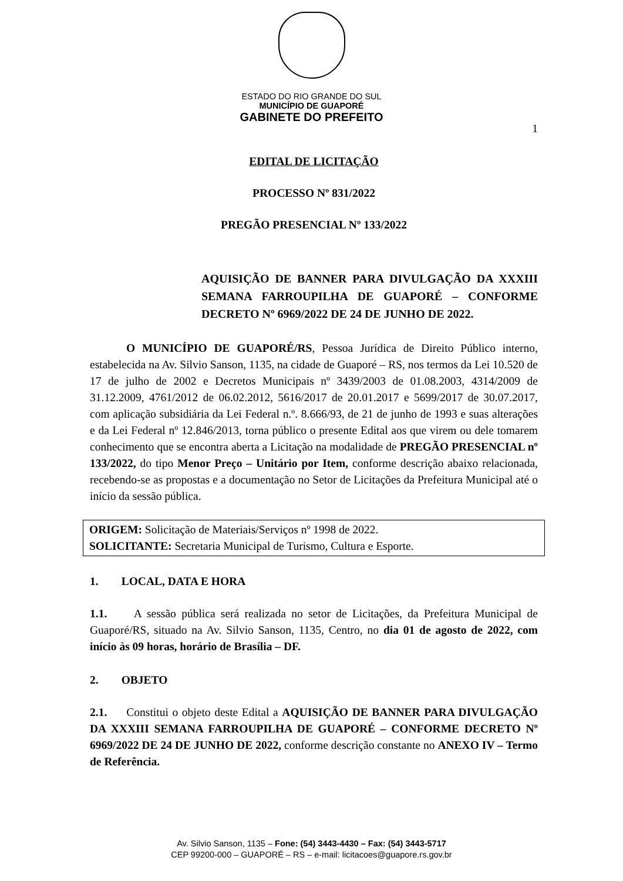ESTADO DO RIO GRANDE DO SUL
MUNICÍPIO DE GUAPORÉ
GABINETE DO PREFEITO
1
EDITAL DE LICITAÇÃO
PROCESSO Nº 831/2022
PREGÃO PRESENCIAL Nº 133/2022
AQUISIÇÃO DE BANNER PARA DIVULGAÇÃO DA XXXIII SEMANA FARROUPILHA DE GUAPORÉ – CONFORME DECRETO Nº 6969/2022 DE 24 DE JUNHO DE 2022.
O MUNICÍPIO DE GUAPORÉ/RS, Pessoa Jurídica de Direito Público interno, estabelecida na Av. Silvio Sanson, 1135, na cidade de Guaporé – RS, nos termos da Lei 10.520 de 17 de julho de 2002 e Decretos Municipais nº 3439/2003 de 01.08.2003, 4314/2009 de 31.12.2009, 4761/2012 de 06.02.2012, 5616/2017 de 20.01.2017 e 5699/2017 de 30.07.2017, com aplicação subsidiária da Lei Federal n.º. 8.666/93, de 21 de junho de 1993 e suas alterações e da Lei Federal nº 12.846/2013, torna público o presente Edital aos que virem ou dele tomarem conhecimento que se encontra aberta a Licitação na modalidade de PREGÃO PRESENCIAL nº 133/2022, do tipo Menor Preço – Unitário por Item, conforme descrição abaixo relacionada, recebendo-se as propostas e a documentação no Setor de Licitações da Prefeitura Municipal até o início da sessão pública.
ORIGEM: Solicitação de Materiais/Serviços nº 1998 de 2022.
SOLICITANTE: Secretaria Municipal de Turismo, Cultura e Esporte.
1. LOCAL, DATA E HORA
1.1. A sessão pública será realizada no setor de Licitações, da Prefeitura Municipal de Guaporé/RS, situado na Av. Silvio Sanson, 1135, Centro, no dia 01 de agosto de 2022, com início às 09 horas, horário de Brasília – DF.
2. OBJETO
2.1. Constitui o objeto deste Edital a AQUISIÇÃO DE BANNER PARA DIVULGAÇÃO DA XXXIII SEMANA FARROUPILHA DE GUAPORÉ – CONFORME DECRETO Nº 6969/2022 DE 24 DE JUNHO DE 2022, conforme descrição constante no ANEXO IV – Termo de Referência.
Av. Silvio Sanson, 1135 – Fone: (54) 3443-4430 – Fax: (54) 3443-5717
CEP 99200-000 – GUAPORÉ – RS – e-mail: licitacoes@guapore.rs.gov.br